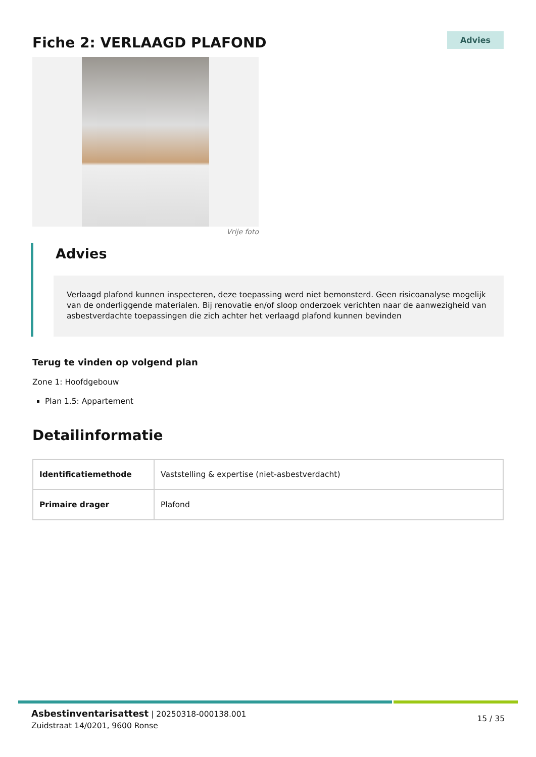Fiche 2: VERLAAGD PLAFOND
Advies
Vrije foto
Advies
Verlaagd plafond kunnen inspecteren, deze toepassing werd niet bemonsterd. Geen risicoanalyse mogelijk van de onderliggende materialen. Bij renovatie en/of sloop onderzoek verichten naar de aanwezigheid van asbestverdachte toepassingen die zich achter het verlaagd plafond kunnen bevinden
Terug te vinden op volgend plan
Zone 1: Hoofdgebouw
Plan 1.5: Appartement
Detailinformatie
| Identificatiemethode | Vaststelling & expertise (niet-asbestverdacht) |
| Primaire drager | Plafond |
Asbestinventarisattest | 20250318-000138.001
Zuidstraat 14/0201, 9600 Ronse
15 / 35